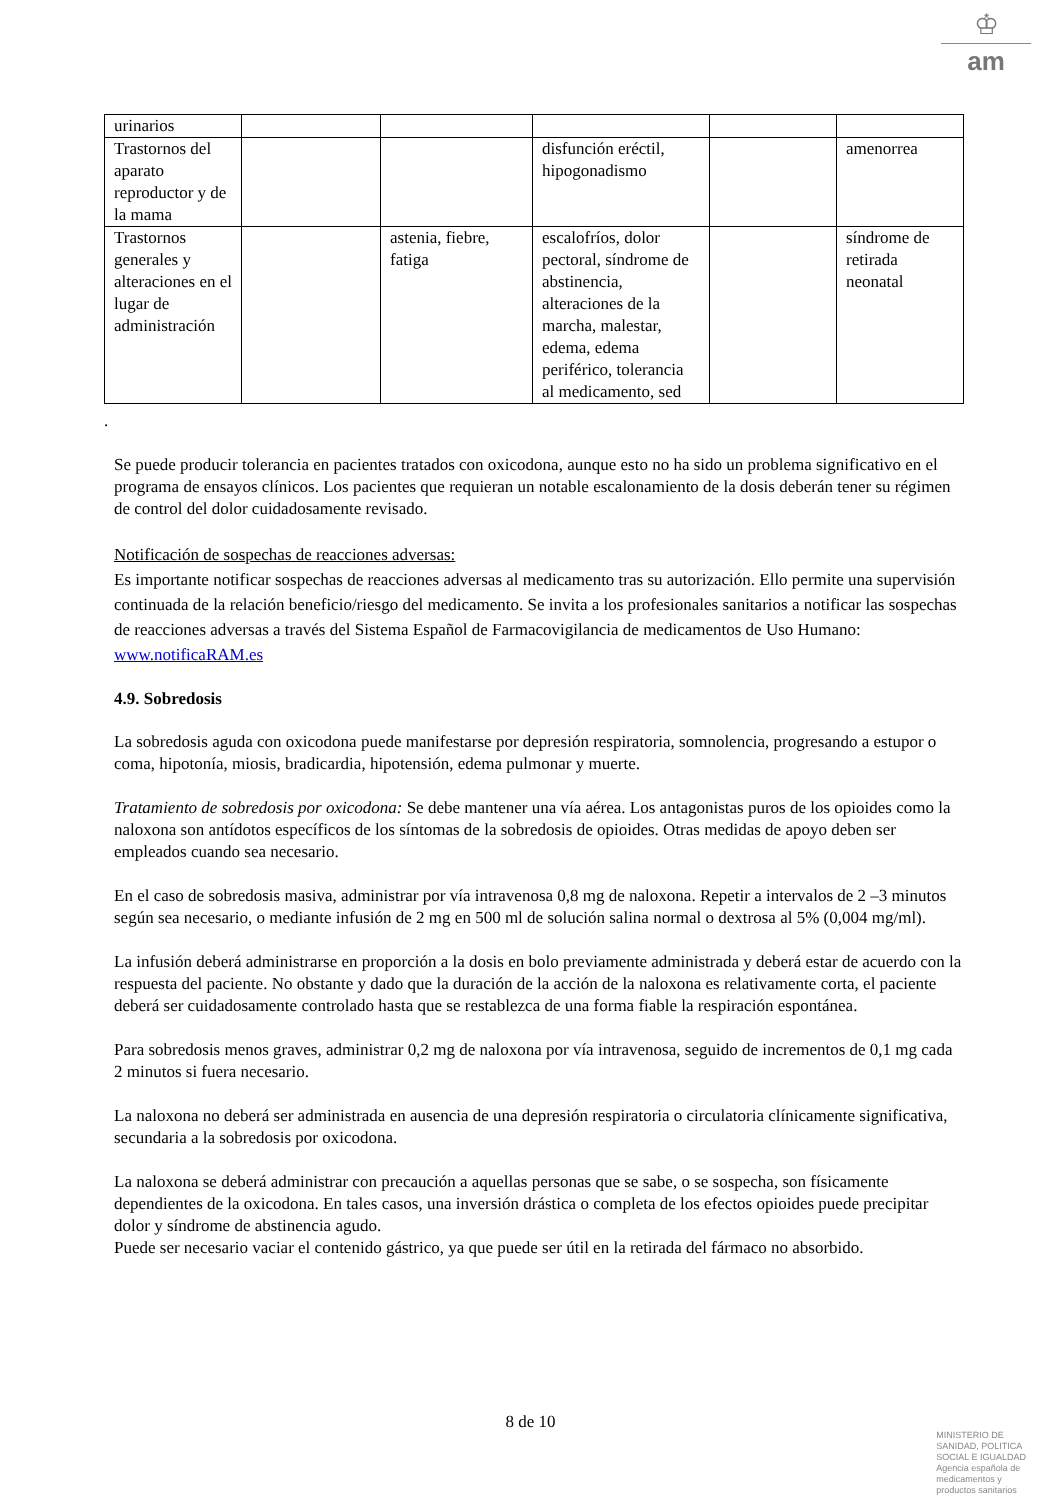♔
am
| urinarios | | | | | |
| Trastornos del aparato reproductor y de la mama | | | disfunción eréctil, hipogonadismo | | amenorrea |
| Trastornos generales y alteraciones en el lugar de administración | | astenia, fiebre, fatiga | escalofríos, dolor pectoral, síndrome de abstinencia, alteraciones de la marcha, malestar, edema, edema periférico, tolerancia al medicamento, sed | | síndrome de retirada neonatal |
.
Se puede producir tolerancia en pacientes tratados con oxicodona, aunque esto no ha sido un problema significativo en el programa de ensayos clínicos. Los pacientes que requieran un notable escalonamiento de la dosis deberán tener su régimen de control del dolor cuidadosamente revisado.
Notificación de sospechas de reacciones adversas:
Es importante notificar sospechas de reacciones adversas al medicamento tras su autorización. Ello permite una supervisión continuada de la relación beneficio/riesgo del medicamento. Se invita a los profesionales sanitarios a notificar las sospechas de reacciones adversas a través del Sistema Español de Farmacovigilancia de medicamentos de Uso Humano: www.notificaRAM.es
4.9. Sobredosis
La sobredosis aguda con oxicodona puede manifestarse por depresión respiratoria, somnolencia, progresando a estupor o coma, hipotonía, miosis, bradicardia, hipotensión, edema pulmonar y muerte.
Tratamiento de sobredosis por oxicodona: Se debe mantener una vía aérea. Los antagonistas puros de los opioides como la naloxona son antídotos específicos de los síntomas de la sobredosis de opioides. Otras medidas de apoyo deben ser empleados cuando sea necesario.
En el caso de sobredosis masiva, administrar por vía intravenosa 0,8 mg de naloxona. Repetir a intervalos de 2 –3 minutos según sea necesario, o mediante infusión de 2 mg en 500 ml de solución salina normal o dextrosa al 5% (0,004 mg/ml).
La infusión deberá administrarse en proporción a la dosis en bolo previamente administrada y deberá estar de acuerdo con la respuesta del paciente. No obstante y dado que la duración de la acción de la naloxona es relativamente corta, el paciente deberá ser cuidadosamente controlado hasta que se restablezca de una forma fiable la respiración espontánea.
Para sobredosis menos graves, administrar 0,2 mg de naloxona por vía intravenosa, seguido de incrementos de 0,1 mg cada 2 minutos si fuera necesario.
La naloxona no deberá ser administrada en ausencia de una depresión respiratoria o circulatoria clínicamente significativa, secundaria a la sobredosis por oxicodona.
La naloxona se deberá administrar con precaución a aquellas personas que se sabe, o se sospecha, son físicamente dependientes de la oxicodona. En tales casos, una inversión drástica o completa de los efectos opioides puede precipitar dolor y síndrome de abstinencia agudo.
Puede ser necesario vaciar el contenido gástrico, ya que puede ser útil en la retirada del fármaco no absorbido.
8 de 10
MINISTERIO DE
SANIDAD, POLITICA
SOCIAL E IGUALDAD
Agencia española de
medicamentos y
productos sanitarios